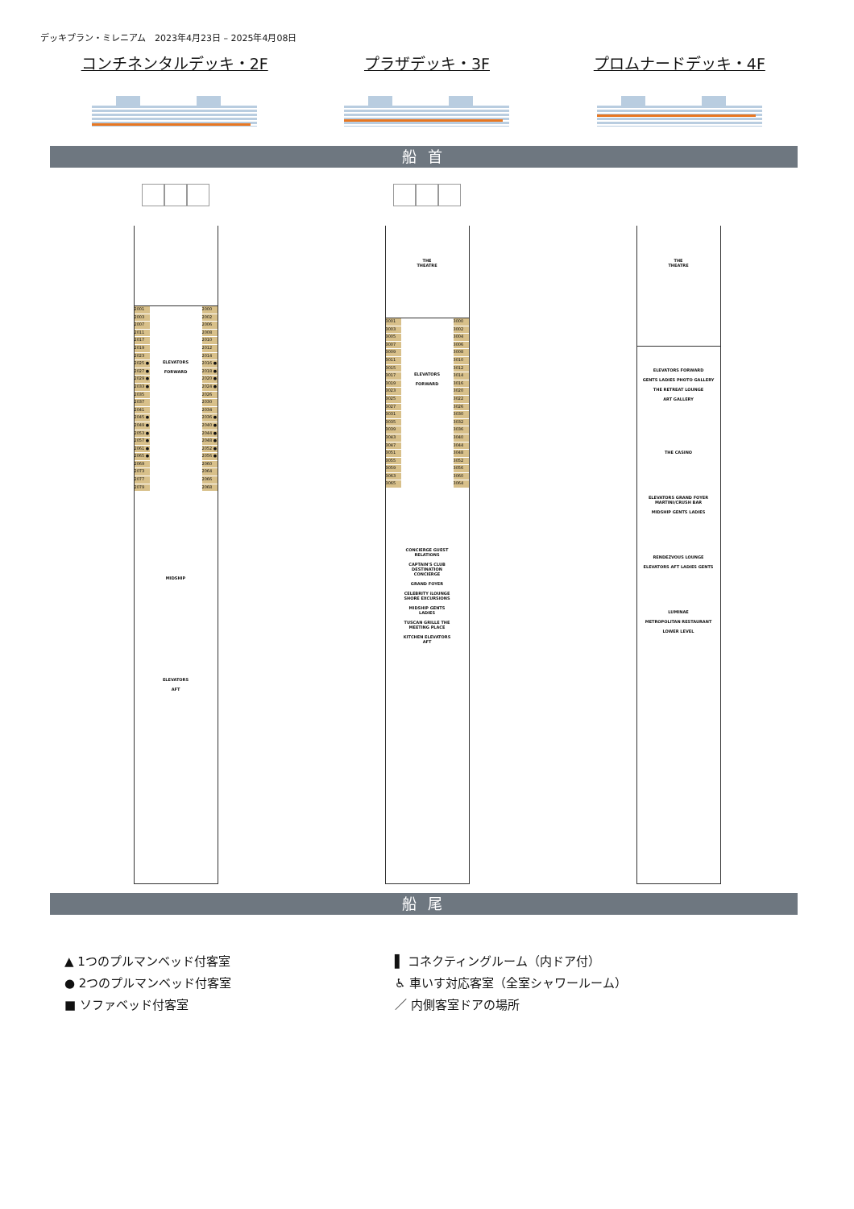デッキプラン・ミレニアム　2023年4月23日 – 2025年4月08日
コンチネンタルデッキ・2F プラザデッキ・3F プロムナードデッキ・4F
船 首
2001
2003
2007
2011
2017
2019
2023
2025 ●
2027 ●
2029 ●
2033 ●
2035
2037
2041
2045 ●
2049 ●
2053 ●
2057 ●
2061 ●
2065 ●
2069
2073
2077
2079
ELEVATORS
FORWARD
MIDSHIP
ELEVATORS
AFT
2000
2002
2006
2008
2010
2012
2014
2016 ●
2018 ●
2020 ●
2024 ●
2026
2030
2034
2036 ●
2040 ●
2044 ●
2048 ●
2052 ●
2056 ●
2060
2064
2066
2068
THE
THEATRE
3001
3003
3005
3007
3009
3011
3015
3017
3019
3023
3025
3027
3031
3035
3039
3043
3047
3051
3055
3059
3063
3065
ELEVATORS
FORWARD
CONCIERGE GUEST RELATIONS
CAPTAIN'S CLUB DESTINATION CONCIERGE
GRAND FOYER
CELEBRITY iLOUNGE SHORE EXCURSIONS
MIDSHIP GENTS LADIES
TUSCAN GRILLE THE MEETING PLACE
KITCHEN ELEVATORS AFT
3000
3002
3004
3006
3008
3010
3012
3014
3016
3020
3022
3026
3030
3032
3036
3040
3044
3048
3052
3056
3060
3064
THE
THEATRE
ELEVATORS FORWARD
GENTS LADIES PHOTO GALLERY
THE RETREAT LOUNGE
ART GALLERY
THE CASINO
ELEVATORS GRAND FOYER MARTINI/CRUSH BAR
MIDSHIP GENTS LADIES
RENDEZVOUS LOUNGE
ELEVATORS AFT LADIES GENTS
LUMINAE
METROPOLITAN RESTAURANT
LOWER LEVEL
船 尾
▲ 1つのプルマンベッド付客室
● 2つのプルマンベッド付客室
■ ソファベッド付客室
▌ コネクティングルーム（内ドア付）
♿ 車いす対応客室（全室シャワールーム）
／ 内側客室ドアの場所